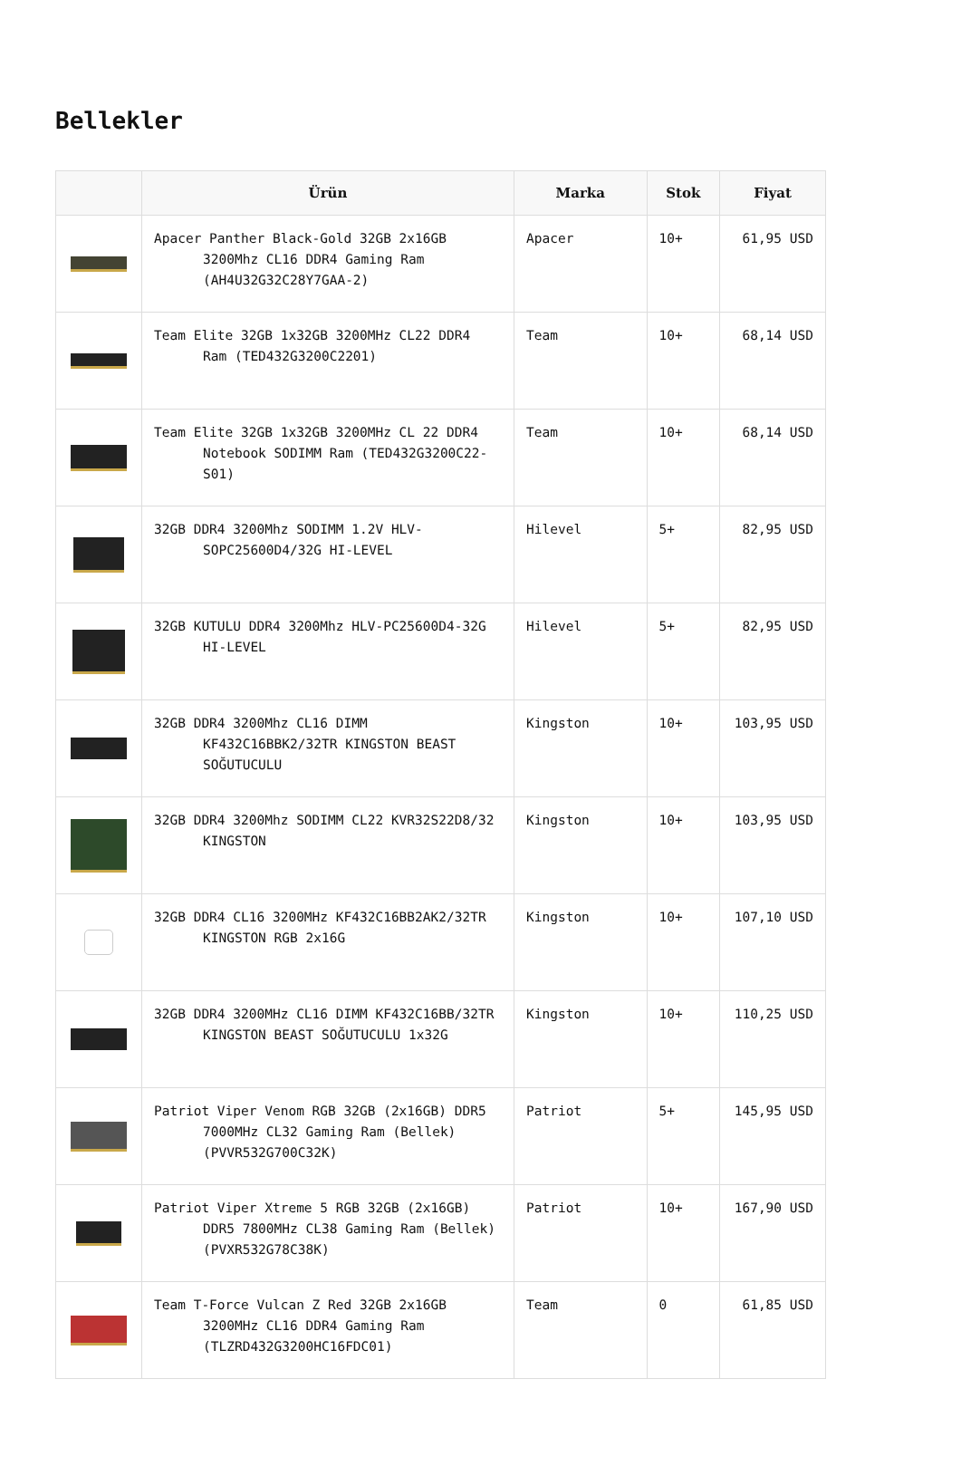Bellekler
| | Ürün | Marka | Stok | Fiyat |
| --- | --- | --- | --- | --- |
| | Apacer Panther Black-Gold 32GB 2x16GB 3200Mhz CL16 DDR4 Gaming Ram (AH4U32G32C28Y7GAA-2) | Apacer | 10+ | 61,95 USD |
| | Team Elite 32GB 1x32GB 3200MHz CL22 DDR4 Ram (TED432G3200C2201) | Team | 10+ | 68,14 USD |
| | Team Elite 32GB 1x32GB 3200MHz CL 22 DDR4 Notebook SODIMM Ram (TED432G3200C22-S01) | Team | 10+ | 68,14 USD |
| | 32GB DDR4 3200Mhz SODIMM 1.2V HLV-SOPC25600D4/32G HI-LEVEL | Hilevel | 5+ | 82,95 USD |
| | 32GB KUTULU DDR4 3200Mhz HLV-PC25600D4-32G HI-LEVEL | Hilevel | 5+ | 82,95 USD |
| | 32GB DDR4 3200Mhz CL16 DIMM KF432C16BBK2/32TR KINGSTON BEAST SOĞUTUCULU | Kingston | 10+ | 103,95 USD |
| | 32GB DDR4 3200Mhz SODIMM CL22 KVR32S22D8/32 KINGSTON | Kingston | 10+ | 103,95 USD |
| | 32GB DDR4 CL16 3200MHz KF432C16BB2AK2/32TR KINGSTON RGB 2x16G | Kingston | 10+ | 107,10 USD |
| | 32GB DDR4 3200MHz CL16 DIMM KF432C16BB/32TR KINGSTON BEAST SOĞUTUCULU 1x32G | Kingston | 10+ | 110,25 USD |
| | Patriot Viper Venom RGB 32GB (2x16GB) DDR5 7000MHz CL32 Gaming Ram (Bellek) (PVVR532G700C32K) | Patriot | 5+ | 145,95 USD |
| | Patriot Viper Xtreme 5 RGB 32GB (2x16GB) DDR5 7800MHz CL38 Gaming Ram (Bellek) (PVXR532G78C38K) | Patriot | 10+ | 167,90 USD |
| | Team T-Force Vulcan Z Red 32GB 2x16GB 3200MHz CL16 DDR4 Gaming Ram (TLZRD432G3200HC16FDC01) | Team | 0 | 61,85 USD |